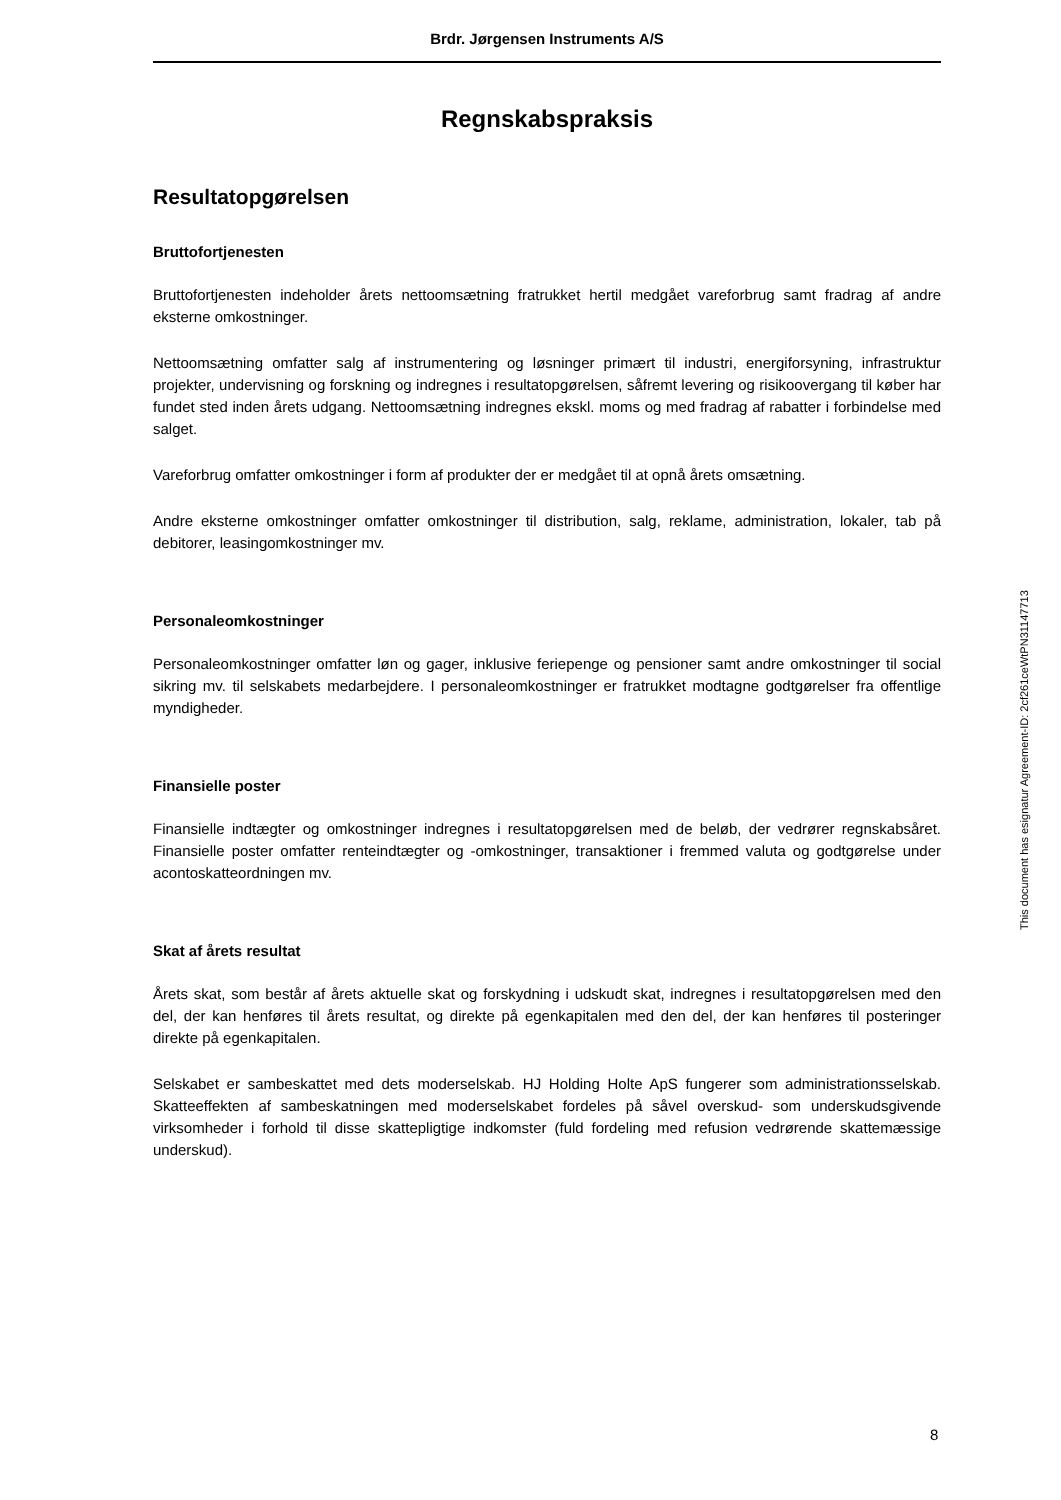Brdr. Jørgensen Instruments A/S
Regnskabspraksis
Resultatopgørelsen
Bruttofortjenesten
Bruttofortjenesten indeholder årets nettoomsætning fratrukket hertil medgået vareforbrug samt fradrag af andre eksterne omkostninger.
Nettoomsætning omfatter salg af instrumentering og løsninger primært til industri, energiforsyning, infrastruktur projekter, undervisning og forskning og indregnes i resultatopgørelsen, såfremt levering og risikoovergang til køber har fundet sted inden årets udgang. Nettoomsætning indregnes ekskl. moms og med fradrag af rabatter i forbindelse med salget.
Vareforbrug omfatter omkostninger i form af produkter der er medgået til at opnå årets omsætning.
Andre eksterne omkostninger omfatter omkostninger til distribution, salg, reklame, administration, lokaler, tab på debitorer, leasingomkostninger mv.
Personaleomkostninger
Personaleomkostninger omfatter løn og gager, inklusive feriepenge og pensioner samt andre omkostninger til social sikring mv. til selskabets medarbejdere. I personaleomkostninger er fratrukket modtagne godtgørelser fra offentlige myndigheder.
Finansielle poster
Finansielle indtægter og omkostninger indregnes i resultatopgørelsen med de beløb, der vedrører regnskabsåret. Finansielle poster omfatter renteindtægter og -omkostninger, transaktioner i fremmed valuta og godtgørelse under acontoskatteordningen mv.
Skat af årets resultat
Årets skat, som består af årets aktuelle skat og forskydning i udskudt skat, indregnes i resultatopgørelsen med den del, der kan henføres til årets resultat, og direkte på egenkapitalen med den del, der kan henføres til posteringer direkte på egenkapitalen.
Selskabet er sambeskattet med dets moderselskab. HJ Holding Holte ApS fungerer som administrationsselskab. Skatteeffekten af sambeskatningen med moderselskabet fordeles på såvel overskud- som underskudsgivende virksomheder i forhold til disse skattepligtige indkomster (fuld fordeling med refusion vedrørende skattemæssige underskud).
This document has esignatur Agreement-ID: 2cf261ceWtPN31147713
8